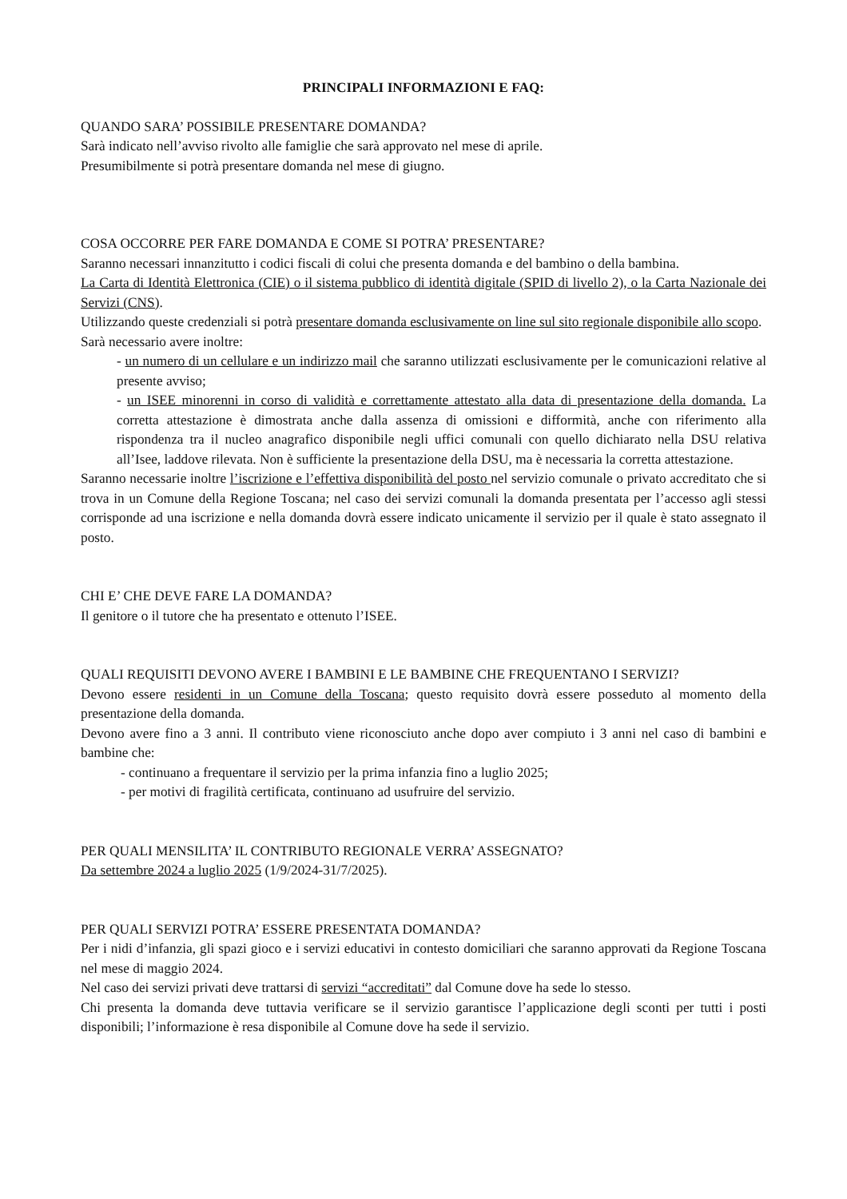PRINCIPALI INFORMAZIONI E FAQ:
QUANDO SARA’ POSSIBILE PRESENTARE DOMANDA?
Sarà indicato nell’avviso rivolto alle famiglie che sarà approvato nel mese di aprile.
Presumibilmente si potrà presentare domanda nel mese di giugno.
COSA OCCORRE PER FARE DOMANDA E COME SI POTRA’ PRESENTARE?
Saranno necessari innanzitutto i codici fiscali di colui che presenta domanda e del bambino o della bambina.
La Carta di Identità Elettronica (CIE) o il sistema pubblico di identità digitale (SPID di livello 2), o la Carta Nazionale dei Servizi (CNS).
Utilizzando queste credenziali si potrà presentare domanda esclusivamente on line sul sito regionale disponibile allo scopo.
Sarà necessario avere inoltre:
- un numero di un cellulare e un indirizzo mail che saranno utilizzati esclusivamente per le comunicazioni relative al presente avviso;
- un ISEE minorenni in corso di validità e correttamente attestato alla data di presentazione della domanda. La corretta attestazione è dimostrata anche dalla assenza di omissioni e difformità, anche con riferimento alla rispondenza tra il nucleo anagrafico disponibile negli uffici comunali con quello dichiarato nella DSU relativa all’Isee, laddove rilevata. Non è sufficiente la presentazione della DSU, ma è necessaria la corretta attestazione.
Saranno necessarie inoltre l’iscrizione e l’effettiva disponibilità del posto nel servizio comunale o privato accreditato che si trova in un Comune della Regione Toscana; nel caso dei servizi comunali la domanda presentata per l’accesso agli stessi corrisponde ad una iscrizione e nella domanda dovrà essere indicato unicamente il servizio per il quale è stato assegnato il posto.
CHI E’ CHE DEVE FARE LA DOMANDA?
Il genitore o il tutore che ha presentato e ottenuto l’ISEE.
QUALI REQUISITI DEVONO AVERE I BAMBINI E LE BAMBINE CHE FREQUENTANO I SERVIZI?
Devono essere residenti in un Comune della Toscana; questo requisito dovrà essere posseduto al momento della presentazione della domanda.
Devono avere fino a 3 anni. Il contributo viene riconosciuto anche dopo aver compiuto i 3 anni nel caso di bambini e bambine che:
- continuano a frequentare il servizio per la prima infanzia fino a luglio 2025;
- per motivi di fragilità certificata, continuano ad usufruire del servizio.
PER QUALI MENSILITA’ IL CONTRIBUTO REGIONALE VERRA’ ASSEGNATO?
Da settembre 2024 a luglio 2025 (1/9/2024-31/7/2025).
PER QUALI SERVIZI POTRA’ ESSERE PRESENTATA DOMANDA?
Per i nidi d’infanzia, gli spazi gioco e i servizi educativi in contesto domiciliari che saranno approvati da Regione Toscana nel mese di maggio 2024.
Nel caso dei servizi privati deve trattarsi di servizi “accreditati” dal Comune dove ha sede lo stesso.
Chi presenta la domanda deve tuttavia verificare se il servizio garantisce l’applicazione degli sconti per tutti i posti disponibili; l’informazione è resa disponibile al Comune dove ha sede il servizio.